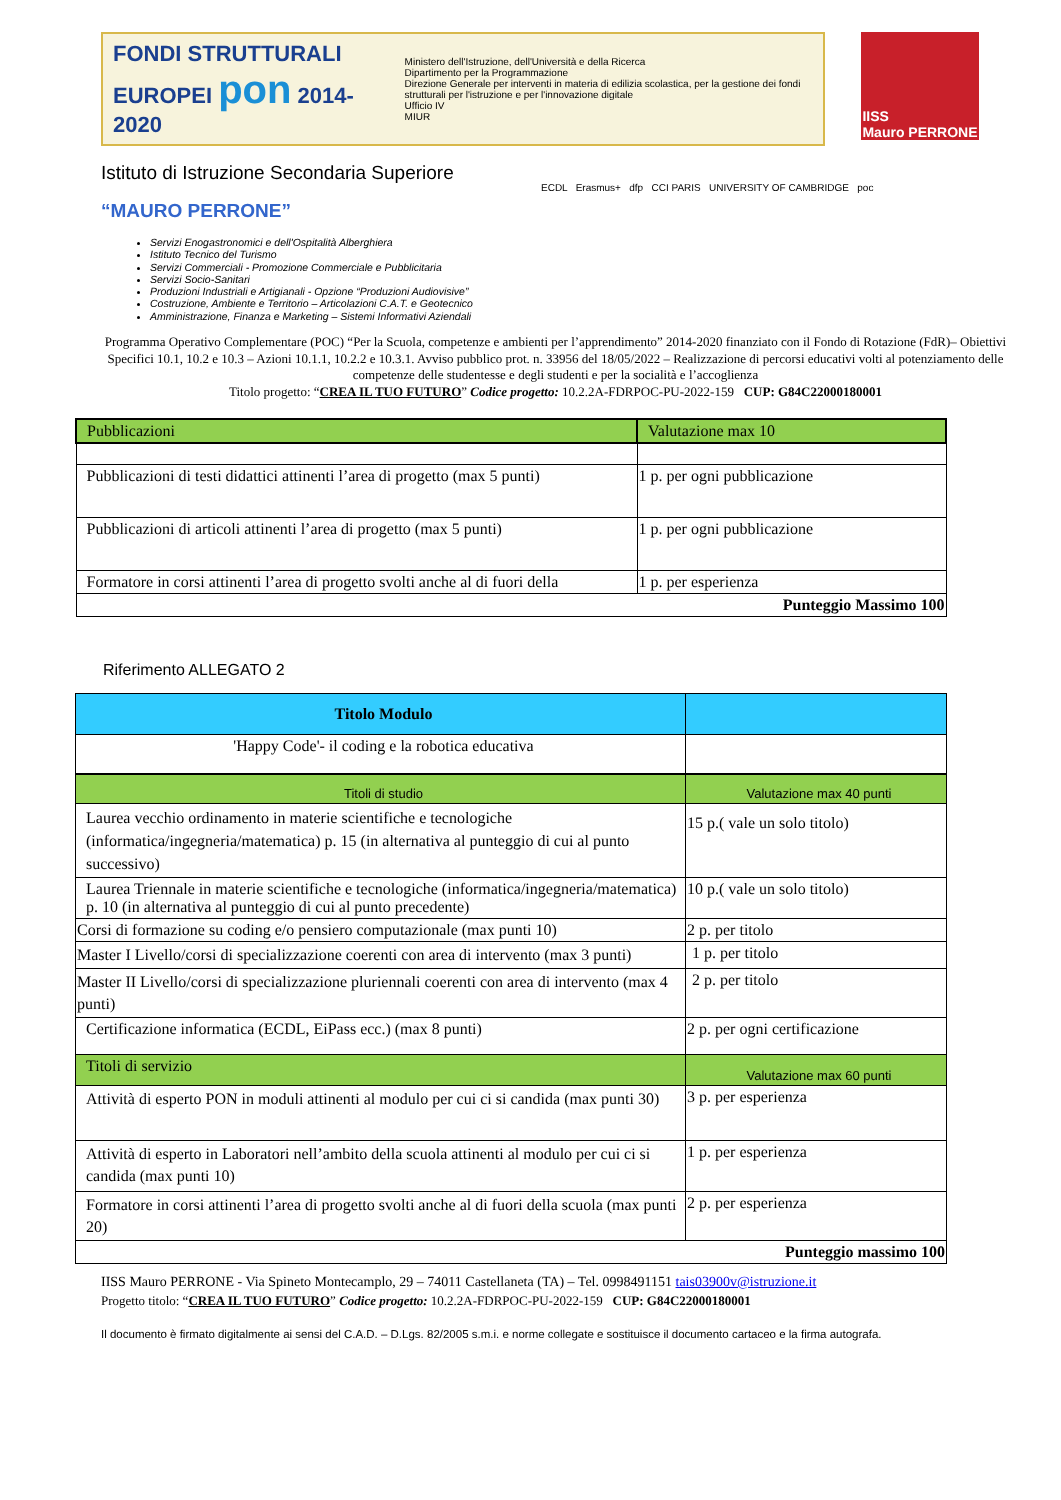FONDI STRUTTURALI EUROPEI pon 2014-2020
Ministero dell'Istruzione, dell'Università e della Ricerca
Dipartimento per la Programmazione
Direzione Generale per interventi in materia di edilizia scolastica, per la gestione dei fondi strutturali per l'istruzione e per l'innovazione digitale
Ufficio IV
MIUR
IISS
Mauro PERRONE
Istituto di Istruzione Secondaria Superiore
“MAURO PERRONE”
ECDL Erasmus+ dfp CCI PARIS UNIVERSITY OF CAMBRIDGE poc
Servizi Enogastronomici e dell'Ospitalità Alberghiera
Istituto Tecnico del Turismo
Servizi Commerciali - Promozione Commerciale e Pubblicitaria
Servizi Socio-Sanitari
Produzioni Industriali e Artigianali - Opzione “Produzioni Audiovisive”
Costruzione, Ambiente e Territorio – Articolazioni C.A.T. e Geotecnico
Amministrazione, Finanza e Marketing – Sistemi Informativi Aziendali
Programma Operativo Complementare (POC) “Per la Scuola, competenze e ambienti per l’apprendimento” 2014-2020 finanziato con il Fondo di Rotazione (FdR)– Obiettivi Specifici 10.1, 10.2 e 10.3 – Azioni 10.1.1, 10.2.2 e 10.3.1. Avviso pubblico prot. n. 33956 del 18/05/2022 – Realizzazione di percorsi educativi volti al potenziamento delle competenze delle studentesse e degli studenti e per la socialità e l’accoglienza
Titolo progetto: “CREA IL TUO FUTURO” Codice progetto: 10.2.2A-FDRPOC-PU-2022-159 CUP: G84C22000180001
| Pubblicazioni | Valutazione max 10 |
| Pubblicazioni di testi didattici attinenti l’area di progetto (max 5 punti) | 1 p. per ogni pubblicazione |
| Pubblicazioni di articoli attinenti l’area di progetto (max 5 punti) | 1 p. per ogni pubblicazione |
| Formatore in corsi attinenti l’area di progetto svolti anche al di fuori della | 1 p. per esperienza |
| Punteggio Massimo 100 | |
Riferimento ALLEGATO 2
| Titolo Modulo | |
| --- | --- |
| 'Happy Code'- il coding e la robotica educativa | |
| Titoli di studio | Valutazione max 40 punti |
| Laurea vecchio ordinamento in materie scientifiche e tecnologiche (informatica/ingegneria/matematica) p. 15 (in alternativa al punteggio di cui al punto successivo) | 15 p.( vale un solo titolo) |
| Laurea Triennale in materie scientifiche e tecnologiche (informatica/ingegneria/matematica) p. 10 (in alternativa al punteggio di cui al punto precedente) | 10 p.( vale un solo titolo) |
| Corsi di formazione su coding e/o pensiero computazionale (max punti 10) | 2 p. per titolo |
| Master I Livello/corsi di specializzazione coerenti con area di intervento (max 3 punti) | 1 p. per titolo |
| Master II Livello/corsi di specializzazione pluriennali coerenti con area di intervento (max 4 punti) | 2 p. per titolo |
| Certificazione informatica (ECDL, EiPass ecc.) (max 8 punti) | 2 p. per ogni certificazione |
| Titoli di servizio | Valutazione max 60 punti |
| Attività di esperto PON in moduli attinenti al modulo per cui ci si candida (max punti 30) | 3 p. per esperienza |
| Attività di esperto in Laboratori nell’ambito della scuola attinenti al modulo per cui ci si candida (max punti 10) | 1 p. per esperienza |
| Formatore in corsi attinenti l’area di progetto svolti anche al di fuori della scuola (max punti 20) | 2 p. per esperienza |
| Punteggio massimo 100 | |
IISS Mauro PERRONE - Via Spineto Montecamplo, 29 – 74011 Castellaneta (TA) – Tel. 0998491151 tais03900v@istruzione.it
Progetto titolo: “CREA IL TUO FUTURO” Codice progetto: 10.2.2A-FDRPOC-PU-2022-159 CUP: G84C22000180001
Il documento è firmato digitalmente ai sensi del C.A.D. – D.Lgs. 82/2005 s.m.i. e norme collegate e sostituisce il documento cartaceo e la firma autografa.